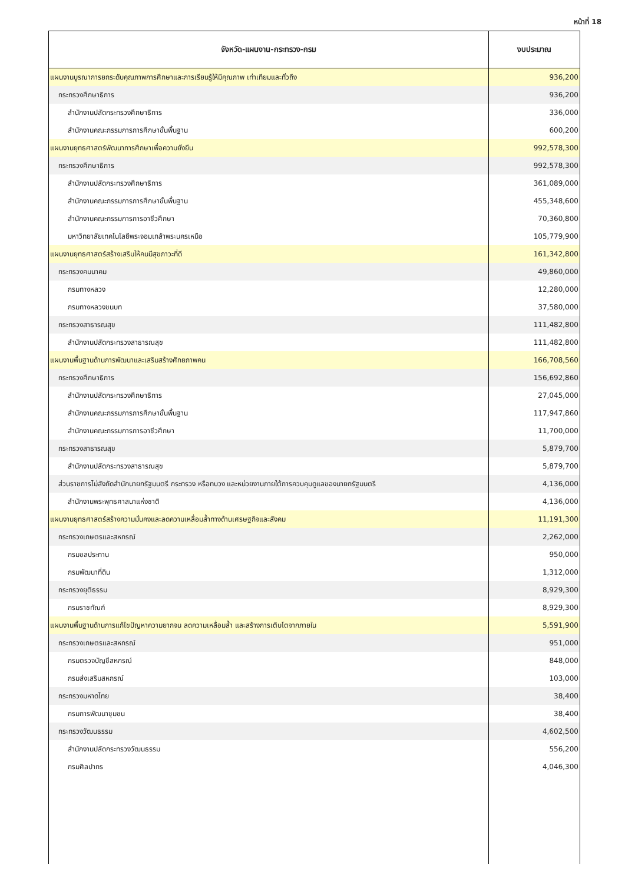หน้าที่ 18
| จังหวัด-แผนงาน-กระทรวง-กรม | งบประมาณ |
| --- | --- |
| แผนงานบูรณาการยกระดับคุณภาพการศึกษาและการเรียนรู้ให้มีคุณภาพ เท่าเทียมและทั่วถึง | 936,200 |
| กระทรวงศึกษาธิการ | 936,200 |
| สำนักงานปลัดกระทรวงศึกษาธิการ | 336,000 |
| สำนักงานคณะกรรมการการศึกษาขั้นพื้นฐาน | 600,200 |
| แผนงานยุทธศาสตร์พัฒนาการศึกษาเพื่อความยั่งยืน | 992,578,300 |
| กระทรวงศึกษาธิการ | 992,578,300 |
| สำนักงานปลัดกระทรวงศึกษาธิการ | 361,089,000 |
| สำนักงานคณะกรรมการการศึกษาขั้นพื้นฐาน | 455,348,600 |
| สำนักงานคณะกรรมการการอาชีวศึกษา | 70,360,800 |
| มหาวิทยาลัยเทคโนโลยีพระจอมเกล้าพระนครเหนือ | 105,779,900 |
| แผนงานยุทธศาสตร์สร้างเสริมให้คนมีสุขภาวะที่ดี | 161,342,800 |
| กระทรวงคมนาคม | 49,860,000 |
| กรมทางหลวง | 12,280,000 |
| กรมทางหลวงชนบท | 37,580,000 |
| กระทรวงสาธารณสุข | 111,482,800 |
| สำนักงานปลัดกระทรวงสาธารณสุข | 111,482,800 |
| แผนงานพื้นฐานด้านการพัฒนาและเสริมสร้างศักยภาพคน | 166,708,560 |
| กระทรวงศึกษาธิการ | 156,692,860 |
| สำนักงานปลัดกระทรวงศึกษาธิการ | 27,045,000 |
| สำนักงานคณะกรรมการการศึกษาขั้นพื้นฐาน | 117,947,860 |
| สำนักงานคณะกรรมการการอาชีวศึกษา | 11,700,000 |
| กระทรวงสาธารณสุข | 5,879,700 |
| สำนักงานปลัดกระทรวงสาธารณสุข | 5,879,700 |
| ส่วนราชการไม่สังกัดสำนักนายกรัฐมนตรี กระทรวง หรือทบวง และหน่วยงานภายใต้การควบคุมดูแลของนายกรัฐมนตรี | 4,136,000 |
| สำนักงานพระพุทธศาสนาแห่งชาติ | 4,136,000 |
| แผนงานยุทธศาสตร์สร้างความมั่นคงและลดความเหลื่อมล้ำทางด้านเศรษฐกิจและสังคม | 11,191,300 |
| กระทรวงเกษตรและสหกรณ์ | 2,262,000 |
| กรมชลประทาน | 950,000 |
| กรมพัฒนาที่ดิน | 1,312,000 |
| กระทรวงยุติธรรม | 8,929,300 |
| กรมราชทัณฑ์ | 8,929,300 |
| แผนงานพื้นฐานด้านการแก้ไขปัญหาความยากจน ลดความเหลื่อมล้ำ และสร้างการเติบโตจากภายใน | 5,591,900 |
| กระทรวงเกษตรและสหกรณ์ | 951,000 |
| กรมตรวจบัญชีสหกรณ์ | 848,000 |
| กรมส่งเสริมสหกรณ์ | 103,000 |
| กระทรวงมหาดไทย | 38,400 |
| กรมการพัฒนาชุมชน | 38,400 |
| กระทรวงวัฒนธรรม | 4,602,500 |
| สำนักงานปลัดกระทรวงวัฒนธรรม | 556,200 |
| กรมศิลปากร | 4,046,300 |